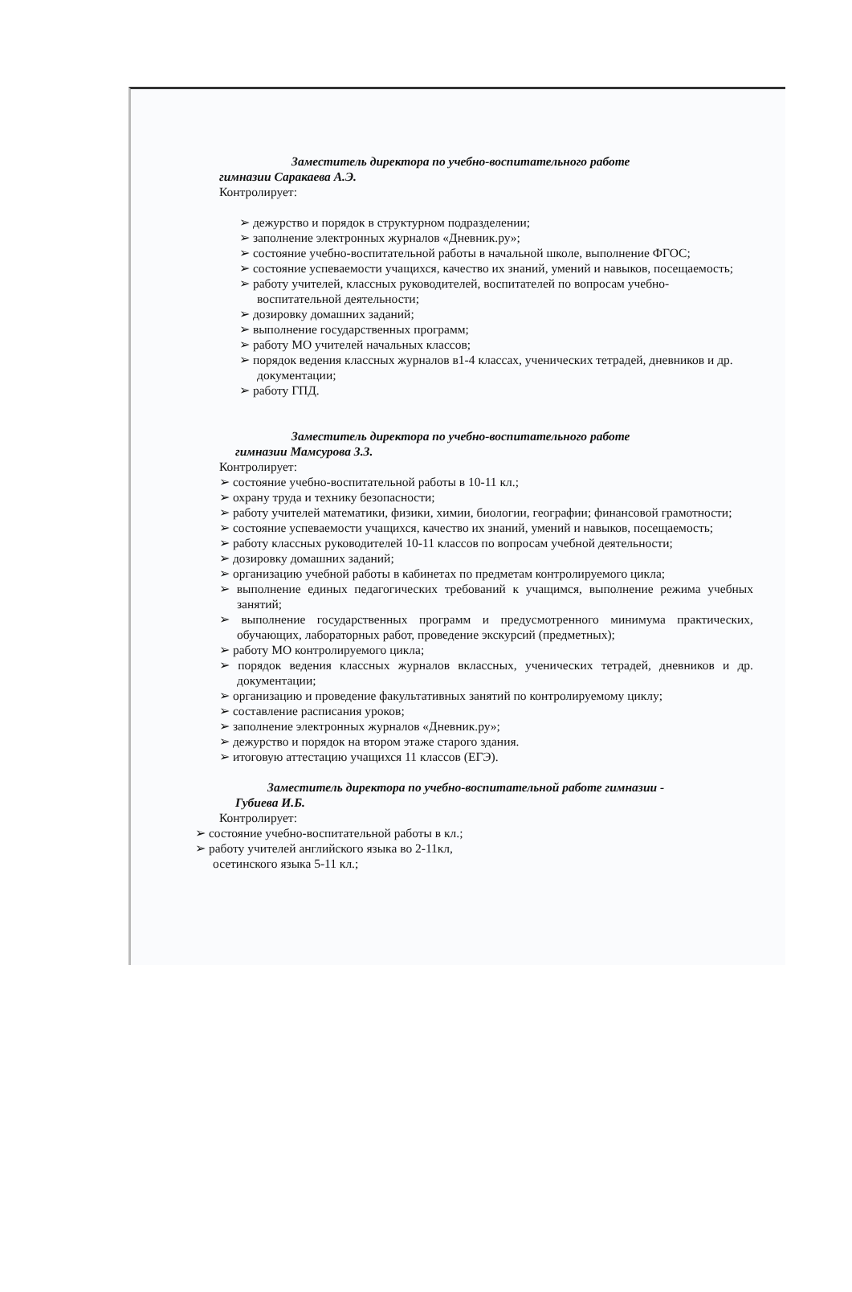Заместитель директора по учебно-воспитательного работе
гимназии Саракаева А.Э.
Контролирует:
➢ дежурство и порядок в структурном подразделении;
➢ заполнение электронных журналов «Дневник.ру»;
➢ состояние учебно-воспитательной работы в начальной школе, выполнение ФГОС;
➢ состояние успеваемости учащихся, качество их знаний, умений и навыков, посещаемость;
➢ работу учителей, классных руководителей, воспитателей по вопросам учебно-воспитательной деятельности;
➢ дозировку домашних заданий;
➢ выполнение государственных программ;
➢ работу МО учителей начальных классов;
➢ порядок ведения классных журналов в1-4 классах, ученических тетрадей, дневников и др. документации;
➢ работу ГПД.
Заместитель директора по учебно-воспитательного работе
гимназии Мамсурова З.З.
Контролирует:
➢ состояние учебно-воспитательной работы в 10-11 кл.;
➢ охрану труда и технику безопасности;
➢ работу учителей математики, физики, химии, биологии, географии; финансовой грамотности;
➢ состояние успеваемости учащихся, качество их знаний, умений и навыков, посещаемость;
➢ работу классных руководителей 10-11 классов по вопросам учебной деятельности;
➢ дозировку домашних заданий;
➢ организацию учебной работы в кабинетах по предметам контролируемого цикла;
➢ выполнение единых педагогических требований к учащимся, выполнение режима учебных занятий;
➢ выполнение государственных программ и предусмотренного минимума практических, обучающих, лабораторных работ, проведение экскурсий (предметных);
➢ работу МО контролируемого цикла;
➢ порядок ведения классных журналов вклассных, ученических тетрадей, дневников и др. документации;
➢ организацию и проведение факультативных занятий по контролируемому циклу;
➢ составление расписания уроков;
➢ заполнение электронных журналов «Дневник.ру»;
➢ дежурство и порядок на втором этаже старого здания.
➢ итоговую аттестацию учащихся 11 классов (ЕГЭ).
Заместитель директора по учебно-воспитательной работе гимназии -
Губиева И.Б.
Контролирует:
➢ состояние учебно-воспитательной работы в кл.;
➢ работу учителей английского языка во 2-11кл,
осетинского языка 5-11 кл.;